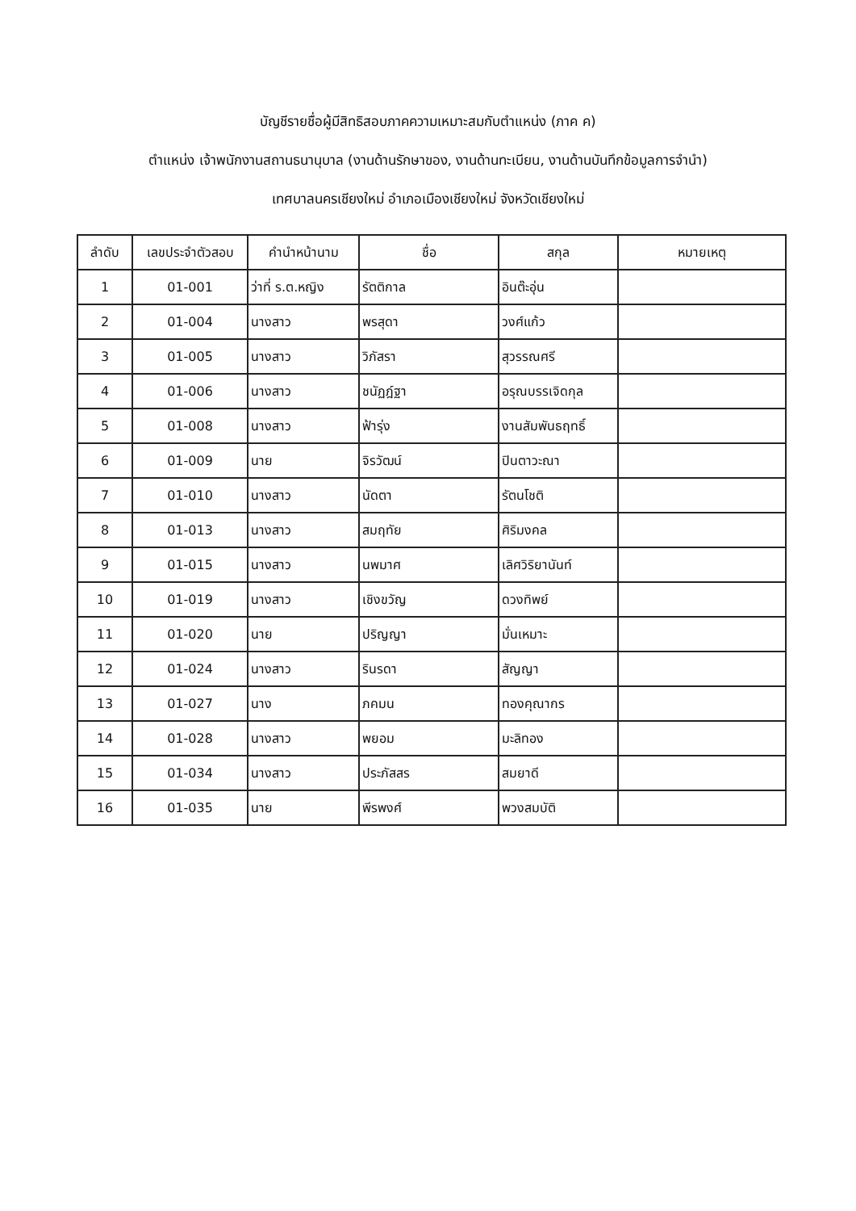บัญชีรายชื่อผู้มีสิทธิสอบภาคความเหมาะสมกับตำแหน่ง (ภาค ค)
ตำแหน่ง เจ้าพนักงานสถานธนานุบาล (งานด้านรักษาของ, งานด้านทะเบียน, งานด้านบันทึกข้อมูลการจำนำ)
เทศบาลนครเชียงใหม่ อำเภอเมืองเชียงใหม่ จังหวัดเชียงใหม่
| ลำดับ | เลขประจำตัวสอบ | คำนำหน้านาม | ชื่อ | สกุล | หมายเหตุ |
| --- | --- | --- | --- | --- | --- |
| 1 | 01-001 | ว่าที่ ร.ต.หญิง | รัตติกาล | อินต๊ะอุ่น | |
| 2 | 01-004 | นางสาว | พรสุดา | วงศ์แก้ว | |
| 3 | 01-005 | นางสาว | วิภัสรา | สุวรรณศรี | |
| 4 | 01-006 | นางสาว | ชนัฏฎ์ฐา | อรุณบรรเจิดกุล | |
| 5 | 01-008 | นางสาว | ฟ้ารุ่ง | งานสัมพันธฤทธิ์ | |
| 6 | 01-009 | นาย | จิรวัฒน์ | ปินตาวะณา | |
| 7 | 01-010 | นางสาว | นัดตา | รัตนโชติ | |
| 8 | 01-013 | นางสาว | สมฤทัย | ศิริมงคล | |
| 9 | 01-015 | นางสาว | นพมาศ | เลิศวิริยานันท์ | |
| 10 | 01-019 | นางสาว | เชิงขวัญ | ดวงทิพย์ | |
| 11 | 01-020 | นาย | ปริญญา | มั่นเหมาะ | |
| 12 | 01-024 | นางสาว | รินรดา | สัญญา | |
| 13 | 01-027 | นาง | ภคมน | ทองคุณากร | |
| 14 | 01-028 | นางสาว | พยอม | มะลิทอง | |
| 15 | 01-034 | นางสาว | ประภัสสร | สมยาดี | |
| 16 | 01-035 | นาย | พีรพงศ์ | พวงสมบัติ | |